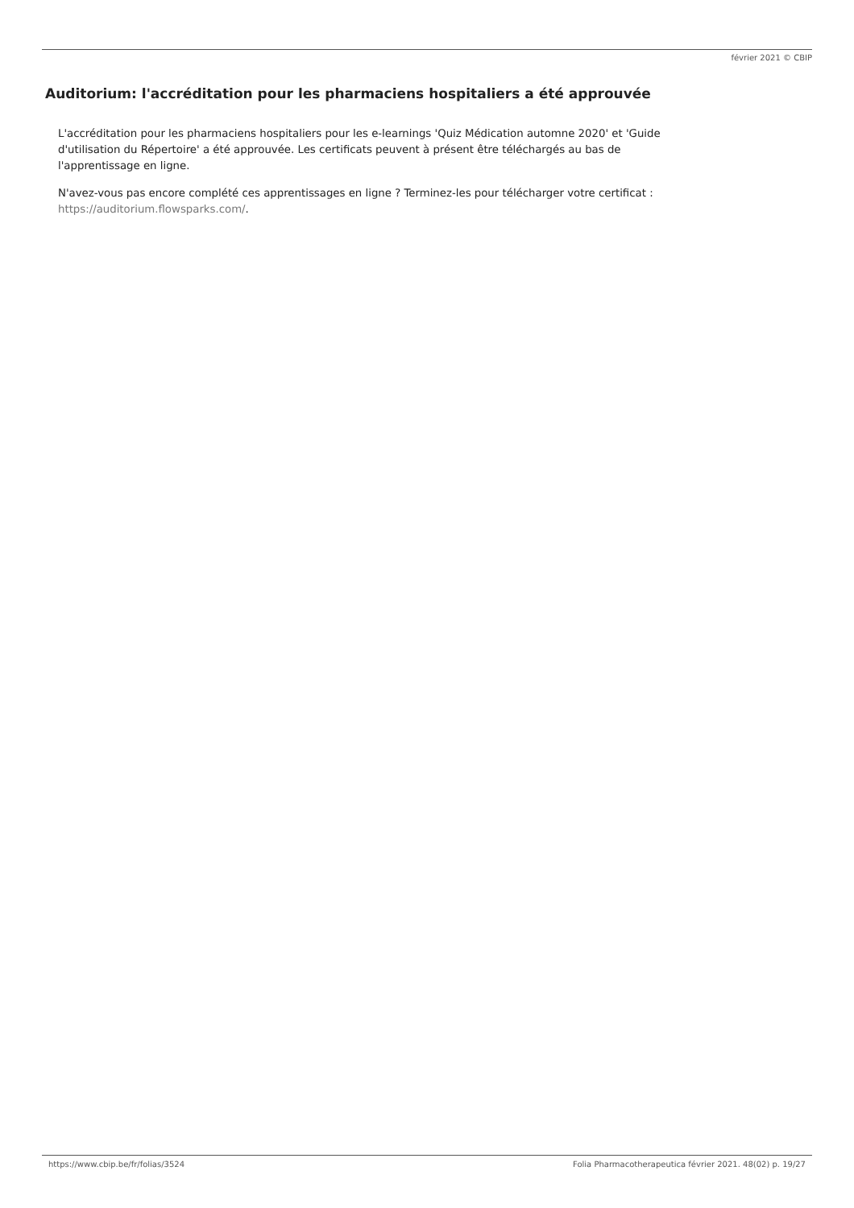février 2021 © CBIP
Auditorium: l'accréditation pour les pharmaciens hospitaliers a été approuvée
L'accréditation pour les pharmaciens hospitaliers pour les e-learnings 'Quiz Médication automne 2020' et 'Guide d'utilisation du Répertoire' a été approuvée. Les certificats peuvent à présent être téléchargés au bas de l'apprentissage en ligne.
N'avez-vous pas encore complété ces apprentissages en ligne ? Terminez-les pour télécharger votre certificat : https://auditorium.flowsparks.com/.
https://www.cbip.be/fr/folias/3524 Folia Pharmacotherapeutica février 2021. 48(02) p. 19/27